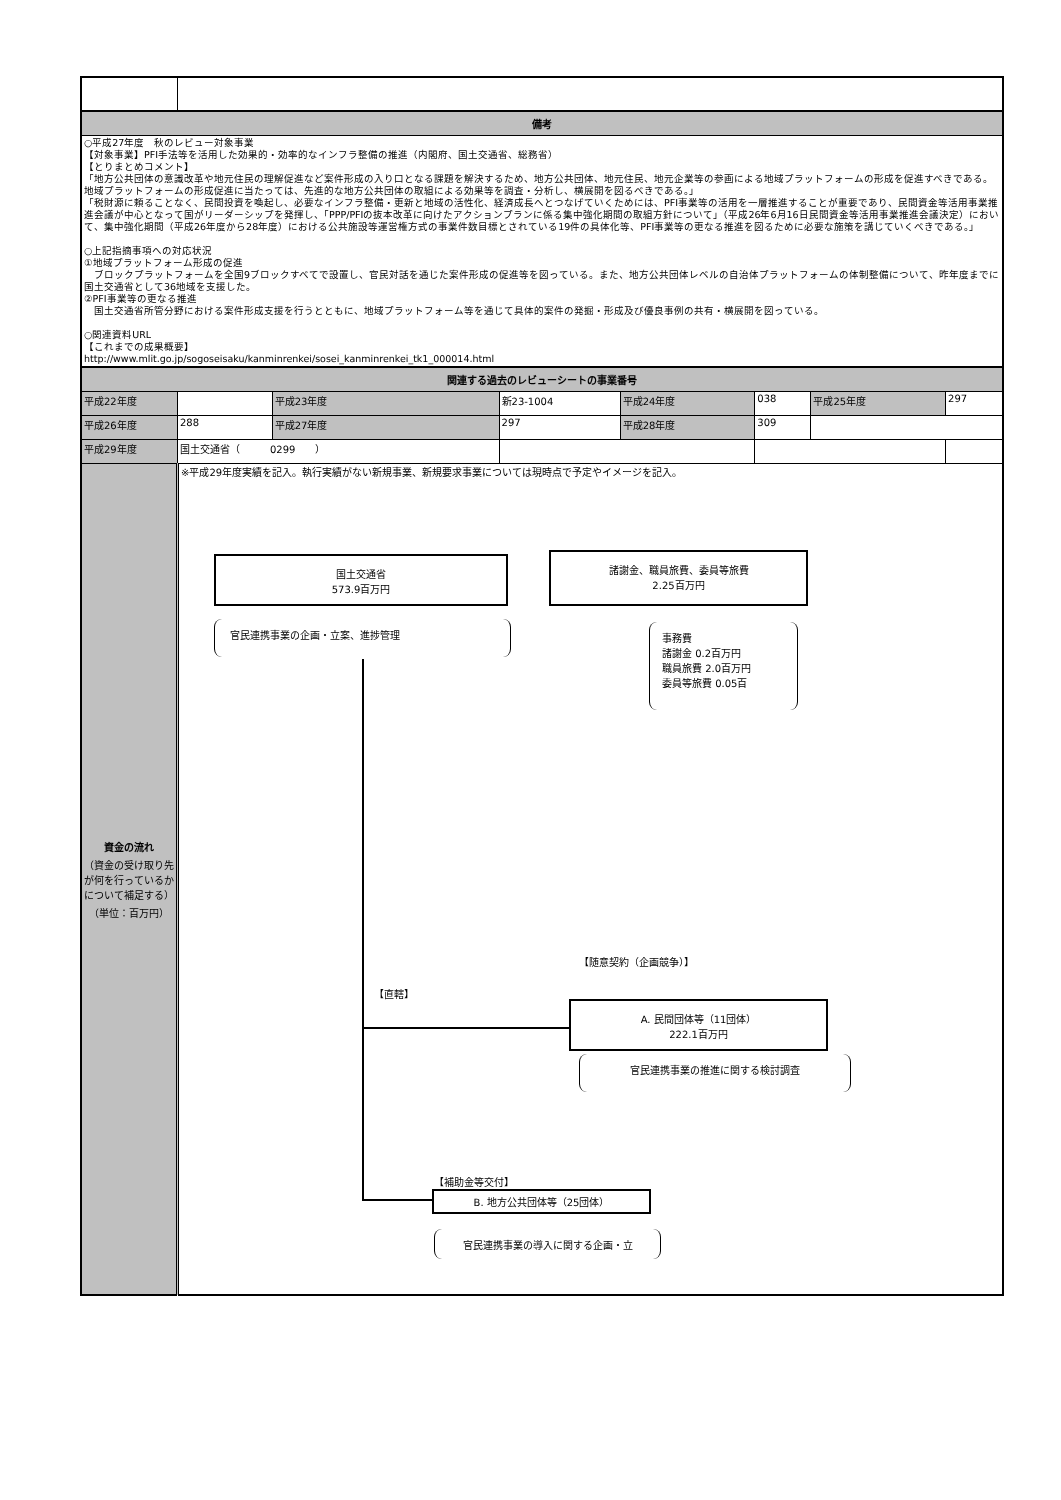| 備考 | | | | | | | |
| ○平成27年度 秋のレビュー対象事業 【対象事業】PFI手法等を活用した効果的・効率的なインフラ整備の推進（内閣府、国土交通省、総務省） 【とりまとめコメント】 「地方公共団体の意識改革や地元住民の理解促進など案件形成の入り口となる課題を解決するため、地方公共団体、地元住民、地元企業等の参画による地域プラットフォームの形成を促進すべきである。地域プラットフォームの形成促進に当たっては、先進的な地方公共団体の取組による効果等を調査・分析し、横展開を図るべきである。」 「税財源に頼ることなく、民間投資を喚起し、必要なインフラ整備・更新と地域の活性化、経済成長へとつなげていくためには、PFI事業等の活用を一層推進することが重要であり、民間資金等活用事業推進会議が中心となって国がリーダーシップを発揮し、「PPP/PFIの抜本改革に向けたアクションプランに係る集中強化期間の取組方針について」（平成26年6月16日民間資金等活用事業推進会議決定）において、集中強化期間（平成26年度から28年度）における公共施設等運営権方式の事業件数目標とされている19件の具体化等、PFI事業等の更なる推進を図るために必要な施策を講じていくべきである。」 ○上記指摘事項への対応状況 ①地域プラットフォーム形成の促進 ブロックプラットフォームを全国9ブロックすべてで設置し、官民対話を通じた案件形成の促進等を図っている。また、地方公共団体レベルの自治体プラットフォームの体制整備について、昨年度までに国土交通省として36地域を支援した。 ②PFI事業等の更なる推進 国土交通省所管分野における案件形成支援を行うとともに、地域プラットフォーム等を通じて具体的案件の発掘・形成及び優良事例の共有・横展開を図っている。 ○関連資料URL 【これまでの成果概要】 http://www.mlit.go.jp/sogoseisaku/kanminrenkei/sosei_kanminrenkei_tk1_000014.html | | | | | | | |
| 関連する過去のレビューシートの事業番号 | | | | | | | |
| 平成22年度 | | 平成23年度 | 新23-1004 | 平成24年度 | 038 | 平成25年度 | 297 |
| 平成26年度 | 288 | 平成27年度 | 297 | 平成28年度 | 309 | | |
| 平成29年度 | 国土交通省（ 0299 ） | | | | | | |
| 資金の流れ （資金の受け取り先が何を行っているかについて補足する） （単位：百万円） | ※平成29年度実績を記入。執行実績がない新規事業、新規要求事業については現時点で予定やイメージを記入。 国土交通省 573.9百万円 諸謝金、職員旅費、委員等旅費 2.25百万円 官民連携事業の企画・立案、進捗管理 事務費 諸謝金 0.2百万円 職員旅費 2.0百万円 委員等旅費 0.05百 【随意契約（企画競争）】 【直轄】 A. 民間団体等（11団体） 222.1百万円 官民連携事業の推進に関する検討調査 【補助金等交付】 B. 地方公共団体等（25団体） 官民連携事業の導入に関する企画・立 | | | | | | |